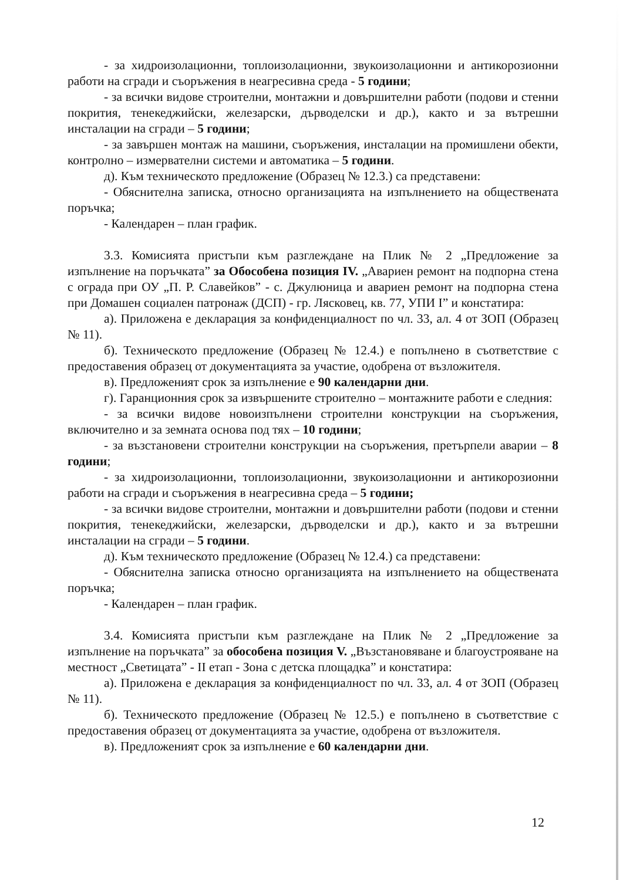- за хидроизолационни, топлоизолационни, звукоизолационни и антикорозионни работи на сгради и съоръжения в неагресивна среда - 5 години;
- за всички видове строителни, монтажни и довършителни работи (подови и стенни покрития, тенекеджийски, железарски, дърводелски и др.), както и за вътрешни инсталации на сгради – 5 години;
- за завършен монтаж на машини, съоръжения, инсталации на промишлени обекти, контролно – измервателни системи и автоматика – 5 години.
д). Към техническото предложение (Образец № 12.3.) са представени:
- Обяснителна записка, относно организацията на изпълнението на обществената поръчка;
- Календарен – план график.
3.3. Комисията пристъпи към разглеждане на Плик № 2 „Предложение за изпълнение на поръчката” за Обособена позиция IV. „Авариен ремонт на подпорна стена с ограда при ОУ „П. Р. Славейков” - с. Джулюница и авариен ремонт на подпорна стена при Домашен социален патронаж (ДСП) - гр. Лясковец, кв. 77, УПИ I” и констатира:
а). Приложена е декларация за конфиденциалност по чл. 33, ал. 4 от ЗОП (Образец № 11).
б). Техническото предложение (Образец № 12.4.) е попълнено в съответствие с предоставения образец от документацията за участие, одобрена от възложителя.
в). Предложеният срок за изпълнение е 90 календарни дни.
г). Гаранционния срок за извършените строително – монтажните работи е следния:
- за всички видове новоизпълнени строителни конструкции на съоръжения, включително и за земната основа под тях – 10 години;
- за възстановени строителни конструкции на съоръжения, претърпели аварии – 8 години;
- за хидроизолационни, топлоизолационни, звукоизолационни и антикорозионни работи на сгради и съоръжения в неагресивна среда – 5 години;
- за всички видове строителни, монтажни и довършителни работи (подови и стенни покрития, тенекеджийски, железарски, дърводелски и др.), както и за вътрешни инсталации на сгради – 5 години.
д). Към техническото предложение (Образец № 12.4.) са представени:
- Обяснителна записка относно организацията на изпълнението на обществената поръчка;
- Календарен – план график.
3.4. Комисията пристъпи към разглеждане на Плик № 2 „Предложение за изпълнение на поръчката” за обособена позиция V. „Възстановяване и благоустрояване на местност „Светицата” - II етап - Зона с детска площадка” и констатира:
а). Приложена е декларация за конфиденциалност по чл. 33, ал. 4 от ЗОП (Образец № 11).
б). Техническото предложение (Образец № 12.5.) е попълнено в съответствие с предоставения образец от документацията за участие, одобрена от възложителя.
в). Предложеният срок за изпълнение е 60 календарни дни.
12